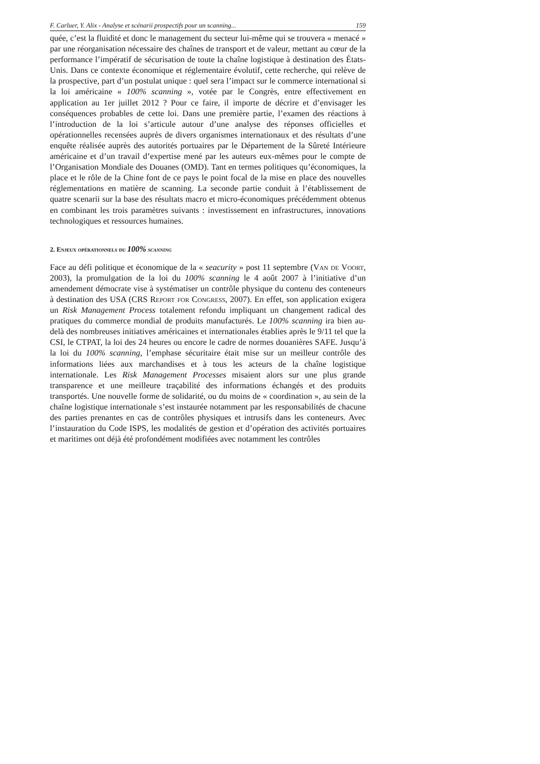F. Carluer, Y. Alix - Analyse et scénarii prospectifs pour un scanning... 159
quée, c’est la fluidité et donc le management du secteur lui-même qui se trouvera « menacé » par une réorganisation nécessaire des chaînes de transport et de valeur, mettant au cœur de la performance l’impératif de sécurisation de toute la chaîne logistique à destination des États-Unis. Dans ce contexte économique et réglementaire évolutif, cette recherche, qui relève de la prospective, part d’un postulat unique : quel sera l’impact sur le commerce international si la loi américaine « 100% scanning », votée par le Congrès, entre effectivement en application au 1er juillet 2012 ? Pour ce faire, il importe de décrire et d’envisager les conséquences probables de cette loi. Dans une première partie, l’examen des réactions à l’introduction de la loi s’articule autour d’une analyse des réponses officielles et opérationnelles recensées auprès de divers organismes internationaux et des résultats d’une enquête réalisée auprès des autorités portuaires par le Département de la Sûreté Intérieure américaine et d’un travail d’expertise mené par les auteurs eux-mêmes pour le compte de l’Organisation Mondiale des Douanes (OMD). Tant en termes politiques qu’économiques, la place et le rôle de la Chine font de ce pays le point focal de la mise en place des nouvelles réglementations en matière de scanning. La seconde partie conduit à l’établissement de quatre scenarii sur la base des résultats macro et micro-économiques précédemment obtenus en combinant les trois paramètres suivants : investissement en infrastructures, innovations technologiques et ressources humaines.
2. Enjeux opérationnels du 100% scanning
Face au défi politique et économique de la « seacurity » post 11 septembre (Van de Voort, 2003), la promulgation de la loi du 100% scanning le 4 août 2007 à l’initiative d’un amendement démocrate vise à systématiser un contrôle physique du contenu des conteneurs à destination des USA (CRS Report for Congress, 2007). En effet, son application exigera un Risk Management Process totalement refondu impliquant un changement radical des pratiques du commerce mondial de produits manufacturés. Le 100% scanning ira bien au-delà des nombreuses initiatives américaines et internationales établies après le 9/11 tel que la CSI, le CTPAT, la loi des 24 heures ou encore le cadre de normes douanières SAFE. Jusqu’à la loi du 100% scanning, l’emphase sécuritaire était mise sur un meilleur contrôle des informations liées aux marchandises et à tous les acteurs de la chaîne logistique internationale. Les Risk Management Processes misaient alors sur une plus grande transparence et une meilleure traçabilité des informations échangés et des produits transportés. Une nouvelle forme de solidarité, ou du moins de « coordination », au sein de la chaîne logistique internationale s’est instaurée notamment par les responsabilités de chacune des parties prenantes en cas de contrôles physiques et intrusifs dans les conteneurs. Avec l’instauration du Code ISPS, les modalités de gestion et d’opération des activités portuaires et maritimes ont déjà été profondément modifiées avec notamment les contrôles